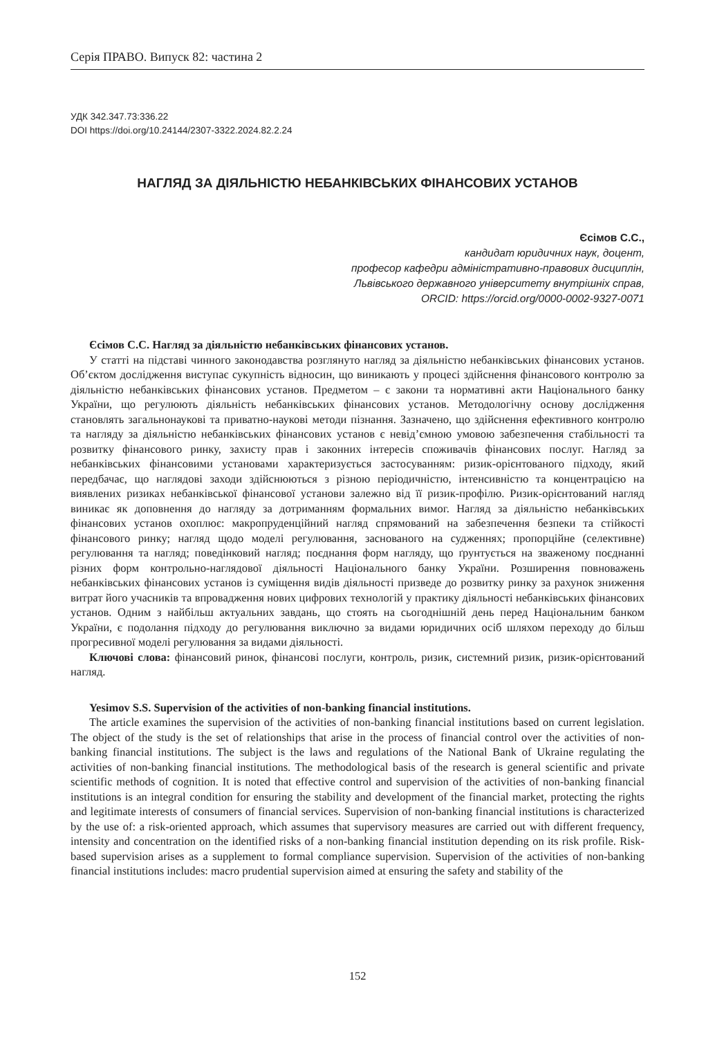Серія ПРАВО. Випуск 82: частина 2
УДК 342.347.73:336.22
DOI https://doi.org/10.24144/2307-3322.2024.82.2.24
НАГЛЯД ЗА ДІЯЛЬНІСТЮ НЕБАНКІВСЬКИХ ФІНАНСОВИХ УСТАНОВ
Єсімов С.С.,
кандидат юридичних наук, доцент,
професор кафедри адміністративно-правових дисциплін,
Львівського державного університету внутрішніх справ,
ORCID: https://orcid.org/0000-0002-9327-0071
Єсімов С.С. Нагляд за діяльністю небанківських фінансових установ.
У статті на підставі чинного законодавства розглянуто нагляд за діяльністю небанківських фінансових установ. Об’єктом дослідження виступає сукупність відносин, що виникають у процесі здійснення фінансового контролю за діяльністю небанківських фінансових установ. Предметом – є закони та нормативні акти Національного банку України, що регулюють діяльність небанківських фінансових установ. Методологічну основу дослідження становлять загальнонаукові та приватно-наукові методи пізнання. Зазначено, що здійснення ефективного контролю та нагляду за діяльністю небанківських фінансових установ є невід’ємною умовою забезпечення стабільності та розвитку фінансового ринку, захисту прав і законних інтересів споживачів фінансових послуг. Нагляд за небанківських фінансовими установами характеризується застосуванням: ризик-орієнтованого підходу, який передбачає, що наглядові заходи здійснюються з різною періодичністю, інтенсивністю та концентрацією на виявлених ризиках небанківської фінансової установи залежно від її ризик-профілю. Ризик-орієнтований нагляд виникає як доповнення до нагляду за дотриманням формальних вимог. Нагляд за діяльністю небанківських фінансових установ охоплює: макропруденційний нагляд спрямований на забезпечення безпеки та стійкості фінансового ринку; нагляд щодо моделі регулювання, заснованого на судженнях; пропорційне (селективне) регулювання та нагляд; поведінковий нагляд; поєднання форм нагляду, що ґрунтується на зваженому поєднанні різних форм контрольно-наглядової діяльності Національного банку України. Розширення повноважень небанківських фінансових установ із суміщення видів діяльності призведе до розвитку ринку за рахунок зниження витрат його учасників та впровадження нових цифрових технологій у практику діяльності небанківських фінансових установ. Одним з найбільш актуальних завдань, що стоять на сьогоднішній день перед Національним банком України, є подолання підходу до регулювання виключно за видами юридичних осіб шляхом переходу до більш прогресивної моделі регулювання за видами діяльності.
Ключові слова: фінансовий ринок, фінансові послуги, контроль, ризик, системний ризик, ризик-орієнтований нагляд.
Yesimov S.S. Supervision of the activities of non-banking financial institutions.
The article examines the supervision of the activities of non-banking financial institutions based on current legislation. The object of the study is the set of relationships that arise in the process of financial control over the activities of non-banking financial institutions. The subject is the laws and regulations of the National Bank of Ukraine regulating the activities of non-banking financial institutions. The methodological basis of the research is general scientific and private scientific methods of cognition. It is noted that effective control and supervision of the activities of non-banking financial institutions is an integral condition for ensuring the stability and development of the financial market, protecting the rights and legitimate interests of consumers of financial services. Supervision of non-banking financial institutions is characterized by the use of: a risk-oriented approach, which assumes that supervisory measures are carried out with different frequency, intensity and concentration on the identified risks of a non-banking financial institution depending on its risk profile. Risk-based supervision arises as a supplement to formal compliance supervision. Supervision of the activities of non-banking financial institutions includes: macro prudential supervision aimed at ensuring the safety and stability of the
152